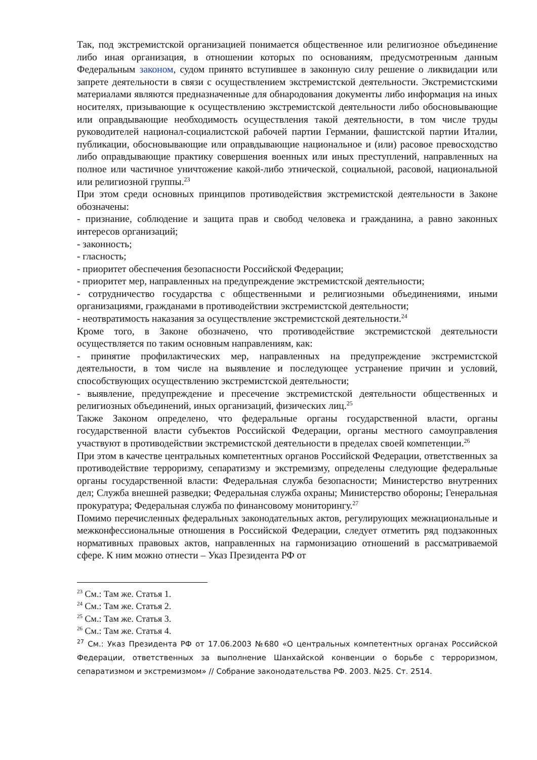Так, под экстремистской организацией понимается общественное или религиозное объединение либо иная организация, в отношении которых по основаниям, предусмотренным данным Федеральным законом, судом принято вступившее в законную силу решение о ликвидации или запрете деятельности в связи с осуществлением экстремистской деятельности. Экстремистскими материалами являются предназначенные для обнародования документы либо информация на иных носителях, призывающие к осуществлению экстремистской деятельности либо обосновывающие или оправдывающие необходимость осуществления такой деятельности, в том числе труды руководителей национал-социалистской рабочей партии Германии, фашистской партии Италии, публикации, обосновывающие или оправдывающие национальное и (или) расовое превосходство либо оправдывающие практику совершения военных или иных преступлений, направленных на полное или частичное уничтожение какой-либо этнической, социальной, расовой, национальной или религиозной группы.<sup>23</sup>
При этом среди основных принципов противодействия экстремистской деятельности в Законе обозначены:
- признание, соблюдение и защита прав и свобод человека и гражданина, а равно законных интересов организаций;
- законность;
- гласность;
- приоритет обеспечения безопасности Российской Федерации;
- приоритет мер, направленных на предупреждение экстремистской деятельности;
- сотрудничество государства с общественными и религиозными объединениями, иными организациями, гражданами в противодействии экстремистской деятельности;
- неотвратимость наказания за осуществление экстремистской деятельности.<sup>24</sup>
Кроме того, в Законе обозначено, что противодействие экстремистской деятельности осуществляется по таким основным направлениям, как:
- принятие профилактических мер, направленных на предупреждение экстремистской деятельности, в том числе на выявление и последующее устранение причин и условий, способствующих осуществлению экстремистской деятельности;
- выявление, предупреждение и пресечение экстремистской деятельности общественных и религиозных объединений, иных организаций, физических лиц.<sup>25</sup>
Также Законом определено, что федеральные органы государственной власти, органы государственной власти субъектов Российской Федерации, органы местного самоуправления участвуют в противодействии экстремистской деятельности в пределах своей компетенции.<sup>26</sup>
При этом в качестве центральных компетентных органов Российской Федерации, ответственных за противодействие терроризму, сепаратизму и экстремизму, определены следующие федеральные органы государственной власти: Федеральная служба безопасности; Министерство внутренних дел; Служба внешней разведки; Федеральная служба охраны; Министерство обороны; Генеральная прокуратура; Федеральная служба по финансовому мониторингу.<sup>27</sup>
Помимо перечисленных федеральных законодательных актов, регулирующих межнациональные и межконфессиональные отношения в Российской Федерации, следует отметить ряд подзаконных нормативных правовых актов, направленных на гармонизацию отношений в рассматриваемой сфере. К ним можно отнести – Указ Президента РФ от
<sup>23</sup> См.: Там же. Статья 1.
<sup>24</sup> См.: Там же. Статья 2.
<sup>25</sup> См.: Там же. Статья 3.
<sup>26</sup> См.: Там же. Статья 4.
<sup>27</sup> См.: Указ Президента РФ от 17.06.2003 №680 «О центральных компетентных органах Российской Федерации, ответственных за выполнение Шанхайской конвенции о борьбе с терроризмом, сепаратизмом и экстремизмом» // Собрание законодательства РФ. 2003. №25. Ст. 2514.